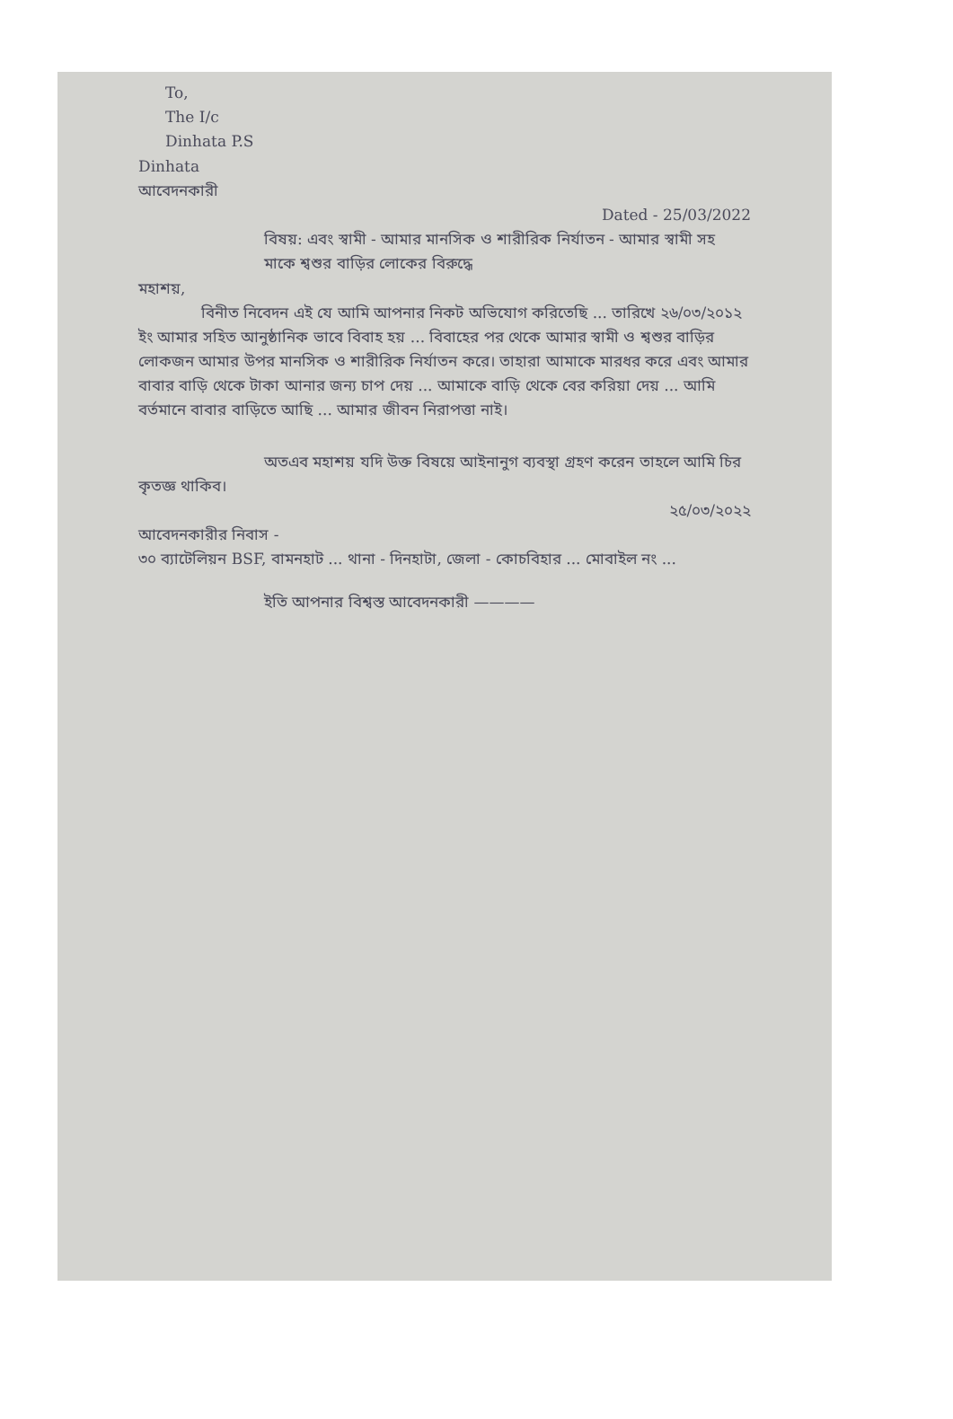To,
The I/c
Dinhata P.S
Dinhata
আবেদনকারী
Dated - 25/03/2022
বিষয়: এবং স্বামী - আমার মানসিক ও শারীরিক নির্যাতন - আমার স্বামী সহ মাকে শ্বশুর বাড়ির লোকের বিরুদ্ধে
মহাশয়,
বিনীত নিবেদন এই যে আমি আপনার নিকট অভিযোগ করিতেছি ... তারিখে ২৬/০৩/২০১২ ইং আমার সহিত আনুষ্ঠানিক ভাবে বিবাহ হয় ... বিবাহের পর থেকে আমার স্বামী ও শ্বশুর বাড়ির লোকজন আমার উপর মানসিক ও শারীরিক নির্যাতন করে। তাহারা আমাকে মারধর করে এবং আমার বাবার বাড়ি থেকে টাকা আনার জন্য চাপ দেয় ... আমাকে বাড়ি থেকে বের করিয়া দেয় ... আমি বর্তমানে বাবার বাড়িতে আছি ... আমার জীবন নিরাপত্তা নাই।
অতএব মহাশয় যদি উক্ত বিষয়ে আইনানুগ ব্যবস্থা গ্রহণ করেন তাহলে আমি চির কৃতজ্ঞ থাকিব।
২৫/০৩/২০২২
আবেদনকারীর নিবাস -
৩০ ব্যাটেলিয়ন BSF, বামনহাট ... থানা - দিনহাটা, জেলা - কোচবিহার ... মোবাইল নং ...
ইতি আপনার বিশ্বস্ত আবেদনকারী ————